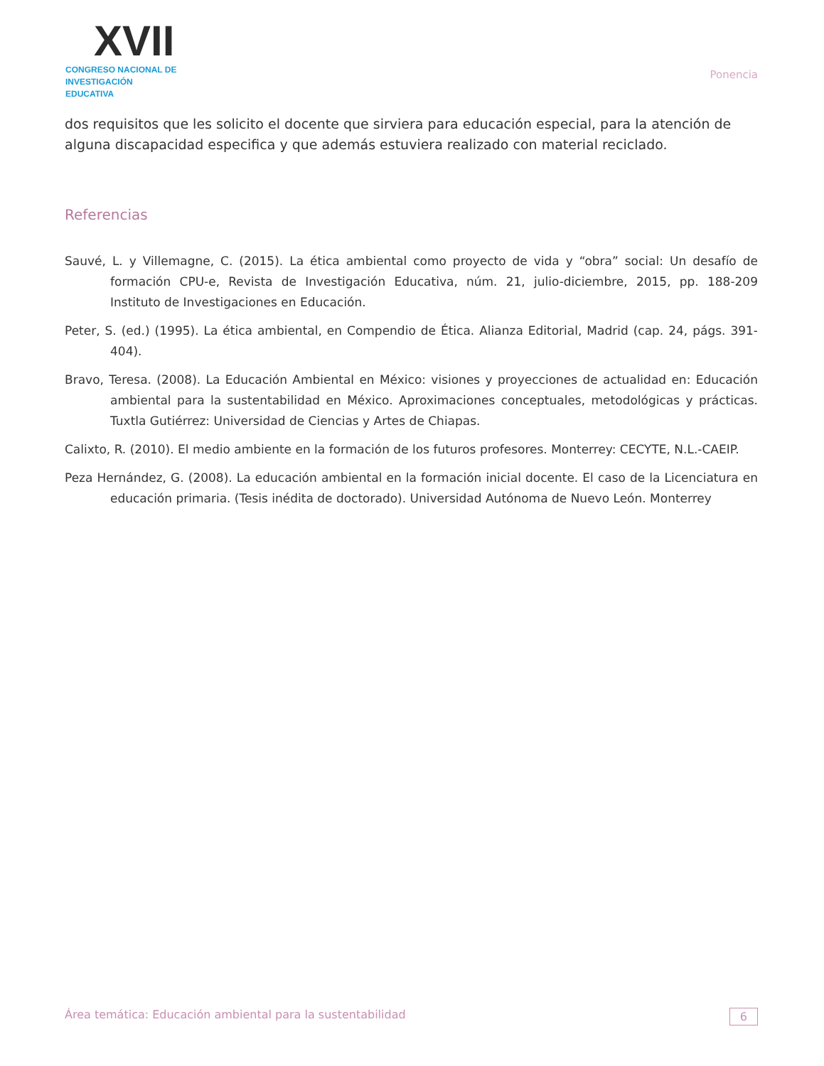XVII
CONGRESO NACIONAL DE
INVESTIGACIÓN EDUCATIVA
Ponencia
dos requisitos que les solicito el docente que sirviera para educación especial, para la atención de alguna discapacidad especifica y que además estuviera realizado con material reciclado.
Referencias
Sauvé, L. y Villemagne, C. (2015). La ética ambiental como proyecto de vida y “obra” social: Un desafío de formación CPU-e, Revista de Investigación Educativa, núm. 21, julio-diciembre, 2015, pp. 188-209 Instituto de Investigaciones en Educación.
Peter, S. (ed.) (1995). La ética ambiental, en Compendio de Ética. Alianza Editorial, Madrid (cap. 24, págs. 391- 404).
Bravo, Teresa. (2008). La Educación Ambiental en México: visiones y proyecciones de actualidad en: Educación ambiental para la sustentabilidad en México. Aproximaciones conceptuales, metodológicas y prácticas. Tuxtla Gutiérrez: Universidad de Ciencias y Artes de Chiapas.
Calixto, R. (2010). El medio ambiente en la formación de los futuros profesores. Monterrey: CECYTE, N.L.-CAEIP.
Peza Hernández, G. (2008). La educación ambiental en la formación inicial docente. El caso de la Licenciatura en educación primaria. (Tesis inédita de doctorado). Universidad Autónoma de Nuevo León. Monterrey
Área temática: Educación ambiental para la sustentabilidad 6